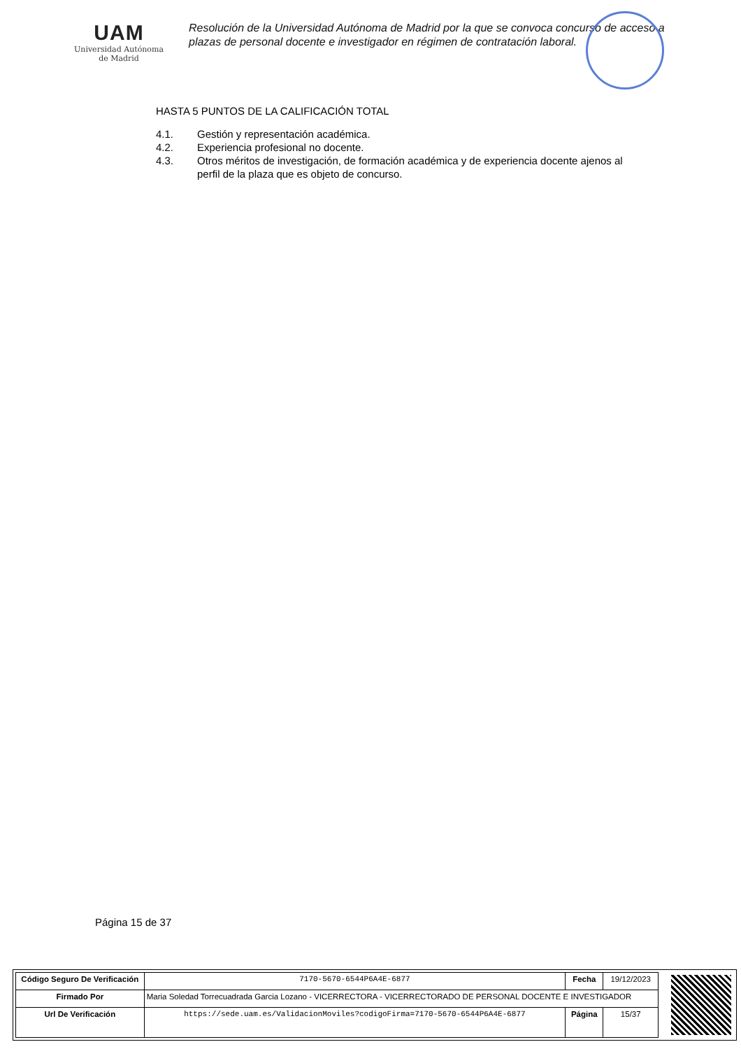UAM
Universidad Autónoma
de Madrid
Resolución de la Universidad Autónoma de Madrid por la que se convoca concurso de acceso a plazas de personal docente e investigador en régimen de contratación laboral.
HASTA 5 PUNTOS DE LA CALIFICACIÓN TOTAL
4.1. Gestión y representación académica.
4.2. Experiencia profesional no docente.
4.3. Otros méritos de investigación, de formación académica y de experiencia docente ajenos al perfil de la plaza que es objeto de concurso.
Página 15 de 37
| Código Seguro De Verificación | 7170-5670-6544P6A4E-6877 | Fecha | 19/12/2023 |
| Firmado Por | Maria Soledad Torrecuadrada Garcia Lozano - VICERRECTORA - VICERRECTORADO DE PERSONAL DOCENTE E INVESTIGADOR | | |
| Url De Verificación | https://sede.uam.es/ValidacionMoviles?codigoFirma=7170-5670-6544P6A4E-6877 | Página | 15/37 |